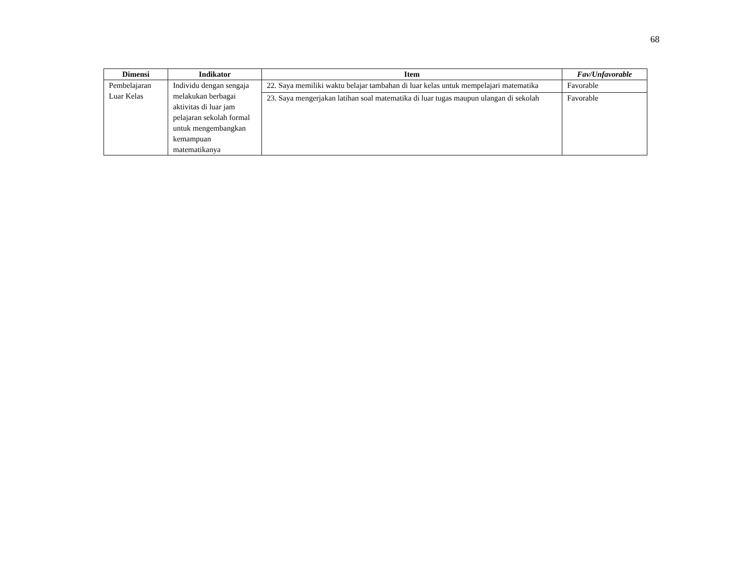68
| Dimensi | Indikator | Item | Fav/Unfavorable |
| --- | --- | --- | --- |
| Pembelajaran Luar Kelas | Individu dengan sengaja melakukan berbagai aktivitas di luar jam pelajaran sekolah formal untuk mengembangkan kemampuan matematikanya | 22. Saya memiliki waktu belajar tambahan di luar kelas untuk mempelajari matematika | Favorable |
| | | 23. Saya mengerjakan latihan soal matematika di luar tugas maupun ulangan di sekolah | Favorable |